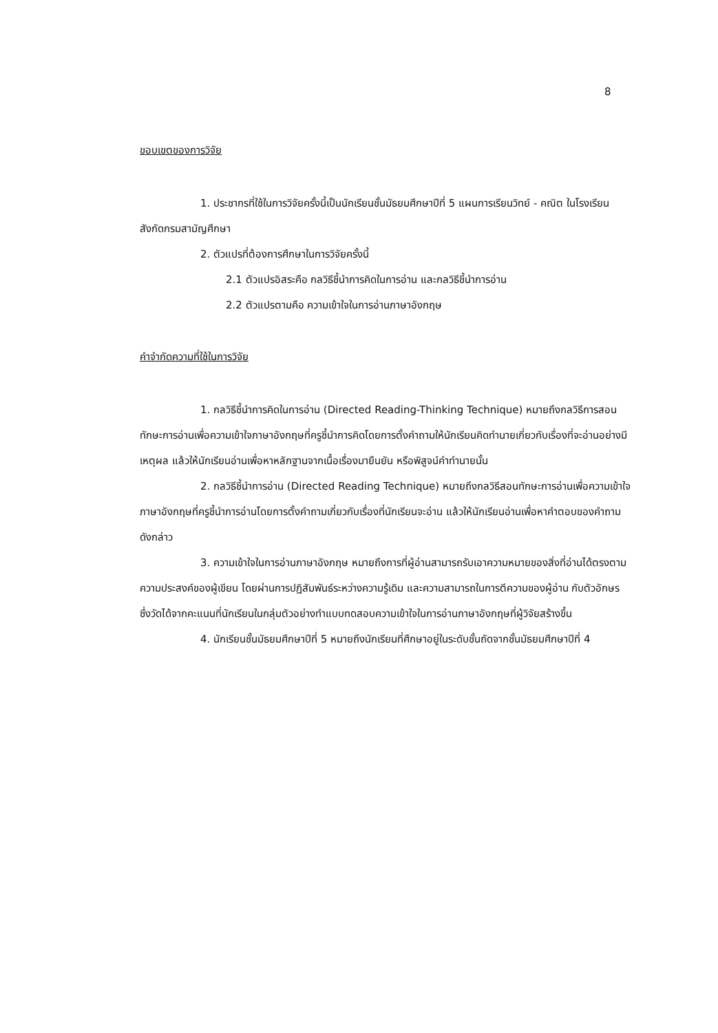8
ขอบเขตของการวิจัย
1. ประชากรที่ใช้ในการวิจัยครั้งนี้เป็นนักเรียนชั้นมัธยมศึกษาปีที่ 5 แผนการเรียนวิทย์ - คณิต ในโรงเรียนสังกัดกรมสามัญศึกษา
2. ตัวแปรที่ต้องการศึกษาในการวิจัยครั้งนี้
2.1 ตัวแปรอิสระคือ กลวิธีชี้นำการคิดในการอ่าน และกลวิธีชี้นำการอ่าน
2.2 ตัวแปรตามคือ ความเข้าใจในการอ่านภาษาอังกฤษ
คำจำกัดความที่ใช้ในการวิจัย
1. กลวิธีชี้นำการคิดในการอ่าน (Directed Reading-Thinking Technique) หมายถึงกลวิธีการสอนทักษะการอ่านเพื่อความเข้าใจภาษาอังกฤษที่ครูชี้นำการคิดโดยการตั้งคำถามให้นักเรียนคิดทำนายเกี่ยวกับเรื่องที่จะอ่านอย่างมีเหตุผล แล้วให้นักเรียนอ่านเพื่อหาหลักฐานจากเนื้อเรื่องมายืนยัน หรือพิสูจน์คำทำนายนั้น
2. กลวิธีชี้นำการอ่าน (Directed Reading Technique) หมายถึงกลวิธีสอนทักษะการอ่านเพื่อความเข้าใจภาษาอังกฤษที่ครูชี้นำการอ่านโดยการตั้งคำถามเกี่ยวกับเรื่องที่นักเรียนจะอ่าน แล้วให้นักเรียนอ่านเพื่อหาคำตอบของคำถามดังกล่าว
3. ความเข้าใจในการอ่านภาษาอังกฤษ หมายถึงการที่ผู้อ่านสามารถรับเอาความหมายของสิ่งที่อ่านได้ตรงตามความประสงค์ของผู้เขียน โดยผ่านการปฏิสัมพันธ์ระหว่างความรู้เดิม และความสามารถในการตีความของผู้อ่าน กับตัวอักษร ซึ่งวัดได้จากคะแนนที่นักเรียนในกลุ่มตัวอย่างทำแบบทดสอบความเข้าใจในการอ่านภาษาอังกฤษที่ผู้วิจัยสร้างขึ้น
4. นักเรียนชั้นมัธยมศึกษาปีที่ 5 หมายถึงนักเรียนที่ศึกษาอยู่ในระดับชั้นถัดจากชั้นมัธยมศึกษาปีที่ 4